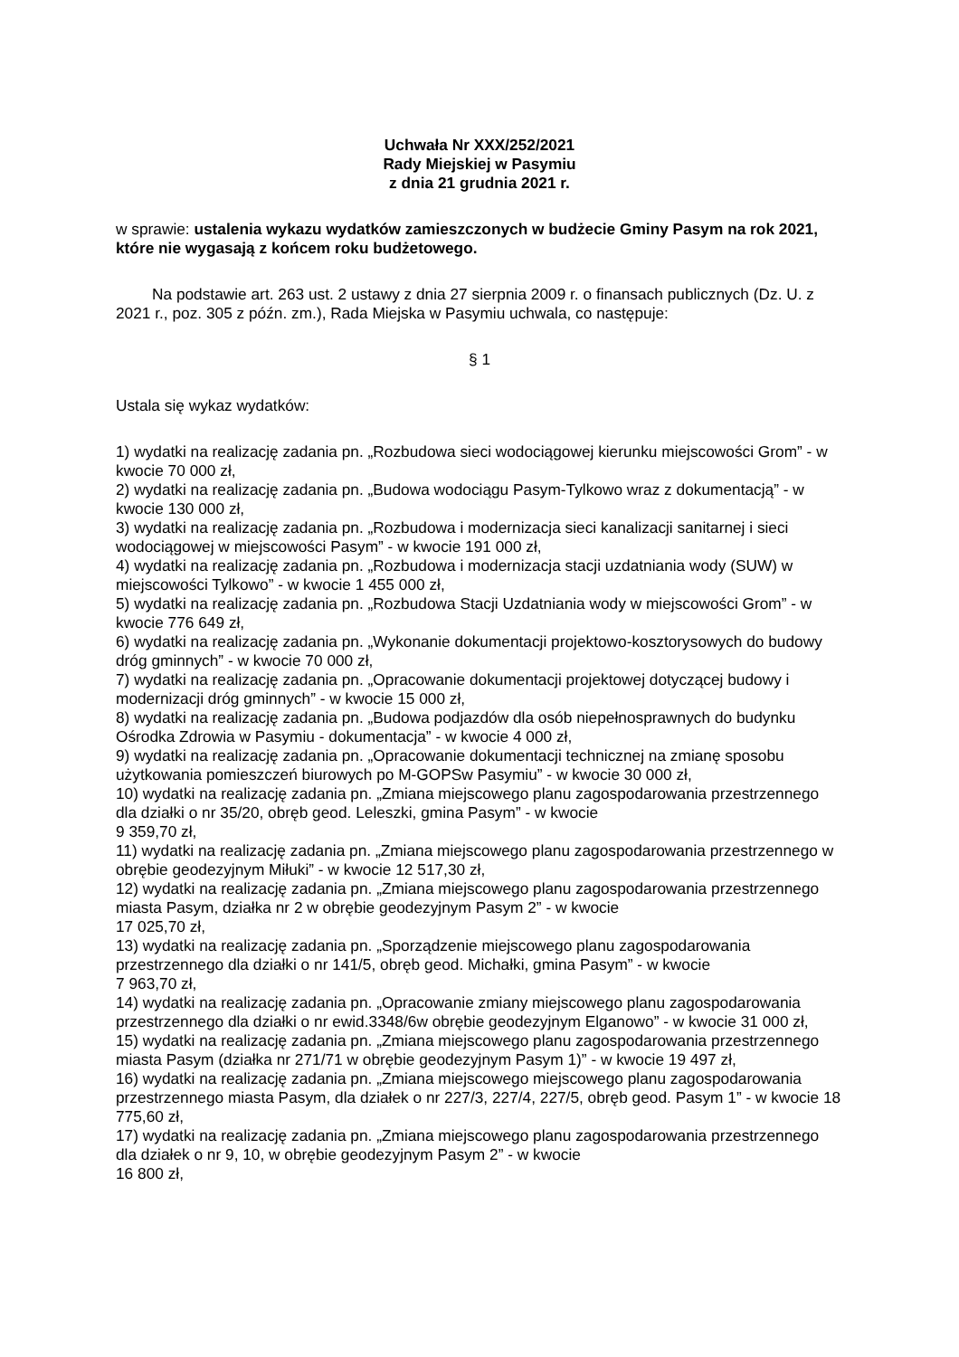Uchwała Nr XXX/252/2021
Rady Miejskiej w Pasymiu
z dnia 21 grudnia 2021 r.
w sprawie: ustalenia wykazu wydatków zamieszczonych w budżecie Gminy Pasym na rok 2021, które nie wygasają z końcem roku budżetowego.
Na podstawie art. 263 ust. 2 ustawy z dnia 27 sierpnia 2009 r. o finansach publicznych (Dz. U. z 2021 r., poz. 305 z późn. zm.), Rada Miejska w Pasymiu uchwala, co następuje:
§ 1
Ustala się wykaz wydatków:
1) wydatki na realizację zadania pn. „Rozbudowa sieci wodociągowej kierunku miejscowości Grom” - w kwocie 70 000 zł,
2) wydatki na realizację zadania pn. „Budowa wodociągu Pasym-Tylkowo wraz z dokumentacją” - w kwocie 130 000 zł,
3) wydatki na realizację zadania pn. „Rozbudowa i modernizacja sieci kanalizacji sanitarnej i sieci wodociągowej w miejscowości Pasym” - w kwocie 191 000 zł,
4) wydatki na realizację zadania pn. „Rozbudowa i modernizacja stacji uzdatniania wody (SUW) w miejscowości Tylkowo” - w kwocie 1 455 000 zł,
5) wydatki na realizację zadania pn. „Rozbudowa Stacji Uzdatniania wody w miejscowości Grom” - w kwocie 776 649 zł,
6) wydatki na realizację zadania pn. „Wykonanie dokumentacji projektowo-kosztorysowych do budowy dróg gminnych” - w kwocie 70 000 zł,
7) wydatki na realizację zadania pn. „Opracowanie dokumentacji projektowej dotyczącej budowy i modernizacji dróg gminnych” - w kwocie 15 000 zł,
8) wydatki na realizację zadania pn. „Budowa podjazdów dla osób niepełnosprawnych do budynku Ośrodka Zdrowia w Pasymiu - dokumentacja” - w kwocie 4 000 zł,
9) wydatki na realizację zadania pn. „Opracowanie dokumentacji technicznej na zmianę sposobu użytkowania pomieszczeń biurowych po M-GOPSw Pasymiu” - w kwocie 30 000 zł,
10) wydatki na realizację zadania pn. „Zmiana miejscowego planu zagospodarowania przestrzennego dla działki o nr 35/20, obręb geod. Leleszki, gmina Pasym” - w kwocie
9 359,70 zł,
11) wydatki na realizację zadania pn. „Zmiana miejscowego planu zagospodarowania przestrzennego w obrębie geodezyjnym Miłuki” - w kwocie 12 517,30 zł,
12) wydatki na realizację zadania pn. „Zmiana miejscowego planu zagospodarowania przestrzennego miasta Pasym, działka nr 2 w obrębie geodezyjnym Pasym 2” - w kwocie
17 025,70 zł,
13) wydatki na realizację zadania pn. „Sporządzenie miejscowego planu zagospodarowania przestrzennego dla działki o nr 141/5, obręb geod. Michałki, gmina Pasym” - w kwocie
7 963,70 zł,
14) wydatki na realizację zadania pn. „Opracowanie zmiany miejscowego planu zagospodarowania przestrzennego dla działki o nr ewid.3348/6w obrębie geodezyjnym Elganowo” - w kwocie 31 000 zł,
15) wydatki na realizację zadania pn. „Zmiana miejscowego planu zagospodarowania przestrzennego miasta Pasym (działka nr 271/71 w obrębie geodezyjnym Pasym 1)” - w kwocie 19 497 zł,
16) wydatki na realizację zadania pn. „Zmiana miejscowego miejscowego planu zagospodarowania przestrzennego miasta Pasym, dla działek o nr 227/3, 227/4, 227/5, obręb geod. Pasym 1” - w kwocie 18 775,60 zł,
17) wydatki na realizację zadania pn. „Zmiana miejscowego planu zagospodarowania przestrzennego dla działek o nr 9, 10, w obrębie geodezyjnym Pasym 2” - w kwocie
16 800 zł,